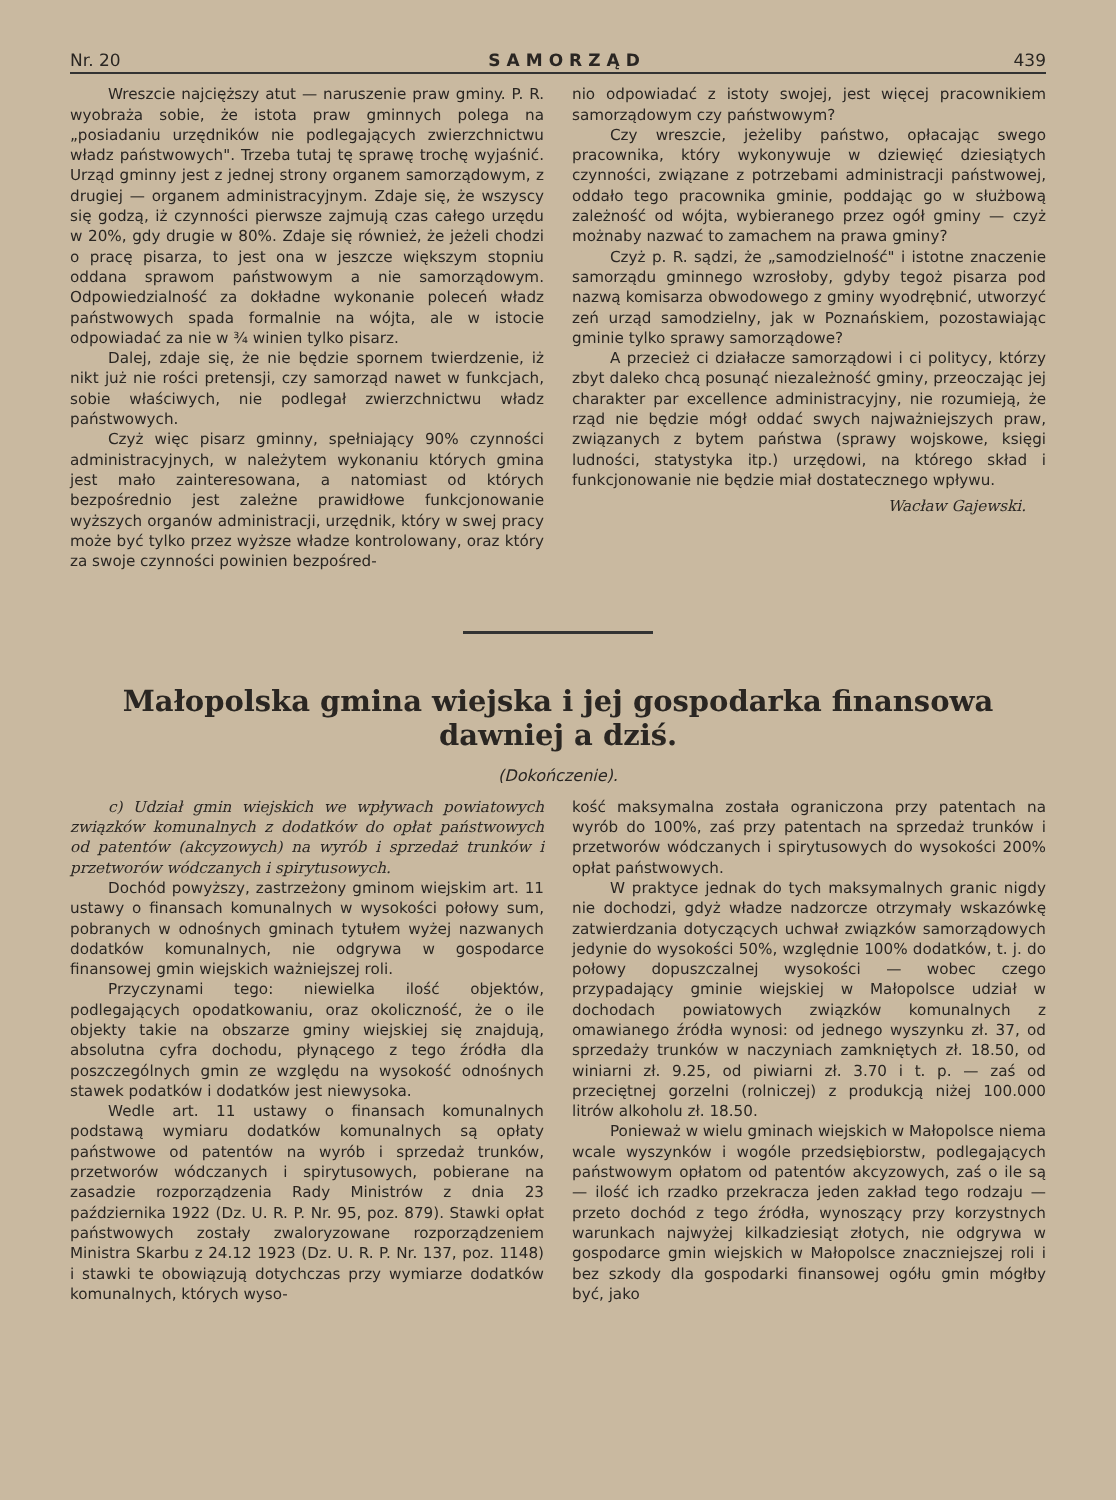Nr. 20 SAMORZĄD 439
Wreszcie najcięższy atut — naruszenie praw gminy. P. R. wyobraża sobie, że istota praw gminnych polega na „posiadaniu urzędników nie podlegających zwierzchnictwu władz państwowych". Trzeba tutaj tę sprawę trochę wyjaśnić. Urząd gminny jest z jednej strony organem samorządowym, z drugiej — organem administracyjnym. Zdaje się, że wszyscy się godzą, iż czynności pierwsze zajmują czas całego urzędu w 20%, gdy drugie w 80%. Zdaje się również, że jeżeli chodzi o pracę pisarza, to jest ona w jeszcze większym stopniu oddana sprawom państwowym a nie samorządowym. Odpowiedzialność za dokładne wykonanie poleceń władz państwowych spada formalnie na wójta, ale w istocie odpowiadać za nie w ¾ winien tylko pisarz.
Dalej, zdaje się, że nie będzie spornem twierdzenie, iż nikt już nie rości pretensji, czy samorząd nawet w funkcjach, sobie właściwych, nie podlegał zwierzchnictwu władz państwowych.
Czyż więc pisarz gminny, spełniający 90% czynności administracyjnych, w należytem wykonaniu których gmina jest mało zainteresowana, a natomiast od których bezpośrednio jest zależne prawidłowe funkcjonowanie wyższych organów administracji, urzędnik, który w swej pracy może być tylko przez wyższe władze kontrolowany, oraz który za swoje czynności powinien bezpośred-
nio odpowiadać z istoty swojej, jest więcej pracownikiem samorządowym czy państwowym?
Czy wreszcie, jeżeliby państwo, opłacając swego pracownika, który wykonywuje w dziewięć dziesiątych czynności, związane z potrzebami administracji państwowej, oddało tego pracownika gminie, poddając go w służbową zależność od wójta, wybieranego przez ogół gminy — czyż możnaby nazwać to zamachem na prawa gminy?
Czyż p. R. sądzi, że „samodzielność" i istotne znaczenie samorządu gminnego wzrosłoby, gdyby tegoż pisarza pod nazwą komisarza obwodowego z gminy wyodrębnić, utworzyć zeń urząd samodzielny, jak w Poznańskiem, pozostawiając gminie tylko sprawy samorządowe?
A przecież ci działacze samorządowi i ci politycy, którzy zbyt daleko chcą posunąć niezależność gminy, przeoczając jej charakter par excellence administracyjny, nie rozumieją, że rząd nie będzie mógł oddać swych najważniejszych praw, związanych z bytem państwa (sprawy wojskowe, księgi ludności, statystyka itp.) urzędowi, na którego skład i funkcjonowanie nie będzie miał dostatecznego wpływu.
Wacław Gajewski.
Małopolska gmina wiejska i jej gospodarka finansowa
dawniej a dziś.
(Dokończenie).
c) Udział gmin wiejskich we wpływach powiatowych związków komunalnych z dodatków do opłat państwowych od patentów (akcyzowych) na wyrób i sprzedaż trunków i przetworów wódczanych i spirytusowych.
Dochód powyższy, zastrzeżony gminom wiejskim art. 11 ustawy o finansach komunalnych w wysokości połowy sum, pobranych w odnośnych gminach tytułem wyżej nazwanych dodatków komunalnych, nie odgrywa w gospodarce finansowej gmin wiejskich ważniejszej roli.
Przyczynami tego: niewielka ilość objektów, podlegających opodatkowaniu, oraz okoliczność, że o ile objekty takie na obszarze gminy wiejskiej się znajdują, absolutna cyfra dochodu, płynącego z tego źródła dla poszczególnych gmin ze względu na wysokość odnośnych stawek podatków i dodatków jest niewysoka.
Wedle art. 11 ustawy o finansach komunalnych podstawą wymiaru dodatków komunalnych są opłaty państwowe od patentów na wyrób i sprzedaż trunków, przetworów wódczanych i spirytusowych, pobierane na zasadzie rozporządzenia Rady Ministrów z dnia 23 października 1922 (Dz. U. R. P. Nr. 95, poz. 879). Stawki opłat państwowych zostały zwaloryzowane rozporządzeniem Ministra Skarbu z 24.12 1923 (Dz. U. R. P. Nr. 137, poz. 1148) i stawki te obowiązują dotychczas przy wymiarze dodatków komunalnych, których wyso-
kość maksymalna została ograniczona przy patentach na wyrób do 100%, zaś przy patentach na sprzedaż trunków i przetworów wódczanych i spirytusowych do wysokości 200% opłat państwowych.
W praktyce jednak do tych maksymalnych granic nigdy nie dochodzi, gdyż władze nadzorcze otrzymały wskazówkę zatwierdzania dotyczących uchwał związków samorządowych jedynie do wysokości 50%, względnie 100% dodatków, t. j. do połowy dopuszczalnej wysokości — wobec czego przypadający gminie wiejskiej w Małopolsce udział w dochodach powiatowych związków komunalnych z omawianego źródła wynosi: od jednego wyszynku zł. 37, od sprzedaży trunków w naczyniach zamkniętych zł. 18.50, od winiarni zł. 9.25, od piwiarni zł. 3.70 i t. p. — zaś od przeciętnej gorzelni (rolniczej) z produkcją niżej 100.000 litrów alkoholu zł. 18.50.
Ponieważ w wielu gminach wiejskich w Małopolsce niema wcale wyszynków i wogóle przedsiębiorstw, podlegających państwowym opłatom od patentów akcyzowych, zaś o ile są — ilość ich rzadko przekracza jeden zakład tego rodzaju — przeto dochód z tego źródła, wynoszący przy korzystnych warunkach najwyżej kilkadziesiąt złotych, nie odgrywa w gospodarce gmin wiejskich w Małopolsce znaczniejszej roli i bez szkody dla gospodarki finansowej ogółu gmin mógłby być, jako